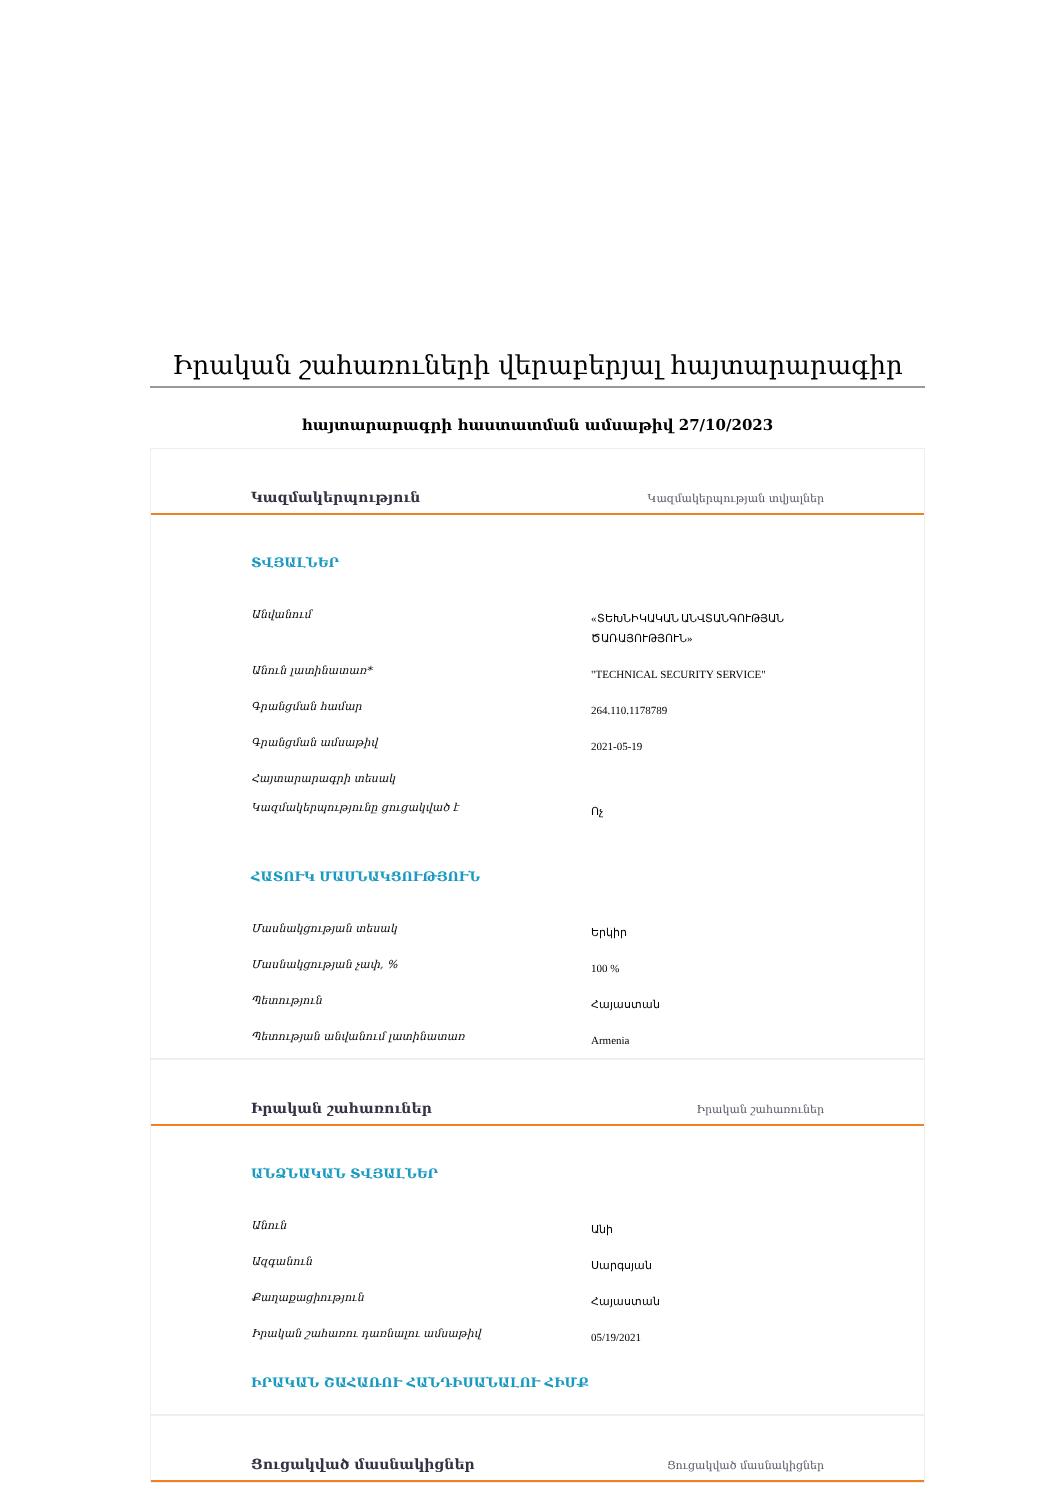Իրական շահառուների վերաբերյալ հայտարարագիր
հայտարարագրի հաստատման ամսաթիվ 27/10/2023
Կազմակերպություն Կազմակերպության տվյալներ
ՏՎՅԱԼՆԵՐ
| Անվանում | «ՏԵԽՆԻԿԱԿԱՆ ԱՆՎՏԱՆԳՈՒԹՅԱՆ ԾԱՌԱՅՈՒԹՅՈՒՆ» |
| Անուն լատինատառ* | "TECHNICAL SECURITY SERVICE" |
| Գրանցման համար | 264.110.1178789 |
| Գրանցման ամսաթիվ | 2021-05-19 |
| Հայտարարագրի տեսակ | |
| Կազմակերպությունը ցուցակված է | Ոչ |
ՀԱՏՈՒԿ ՄԱՍՆԱԿՑՈՒԹՅՈՒՆ
| Մասնակցության տեսակ | Երկիր |
| Մասնակցության չափ, % | 100 % |
| Պետություն | Հայաստան |
| Պետության անվանում լատինատառ | Armenia |
Իրական շահառուներ Իրական շահառուներ
ԱՆՁՆԱԿԱՆ ՏՎՅԱԼՆԵՐ
| Անուն | Անի |
| Ազգանուն | Սարգսյան |
| Քաղաքացիություն | Հայաստան |
| Իրական շահառու դառնալու ամսաթիվ | 05/19/2021 |
ԻՐԱԿԱՆ ՇԱՀԱՌՈՒ ՀԱՆԴԻՍԱՆԱԼՈՒ ՀԻՄՔ
Ցուցակված մասնակիցներ Ցուցակված մասնակիցներ